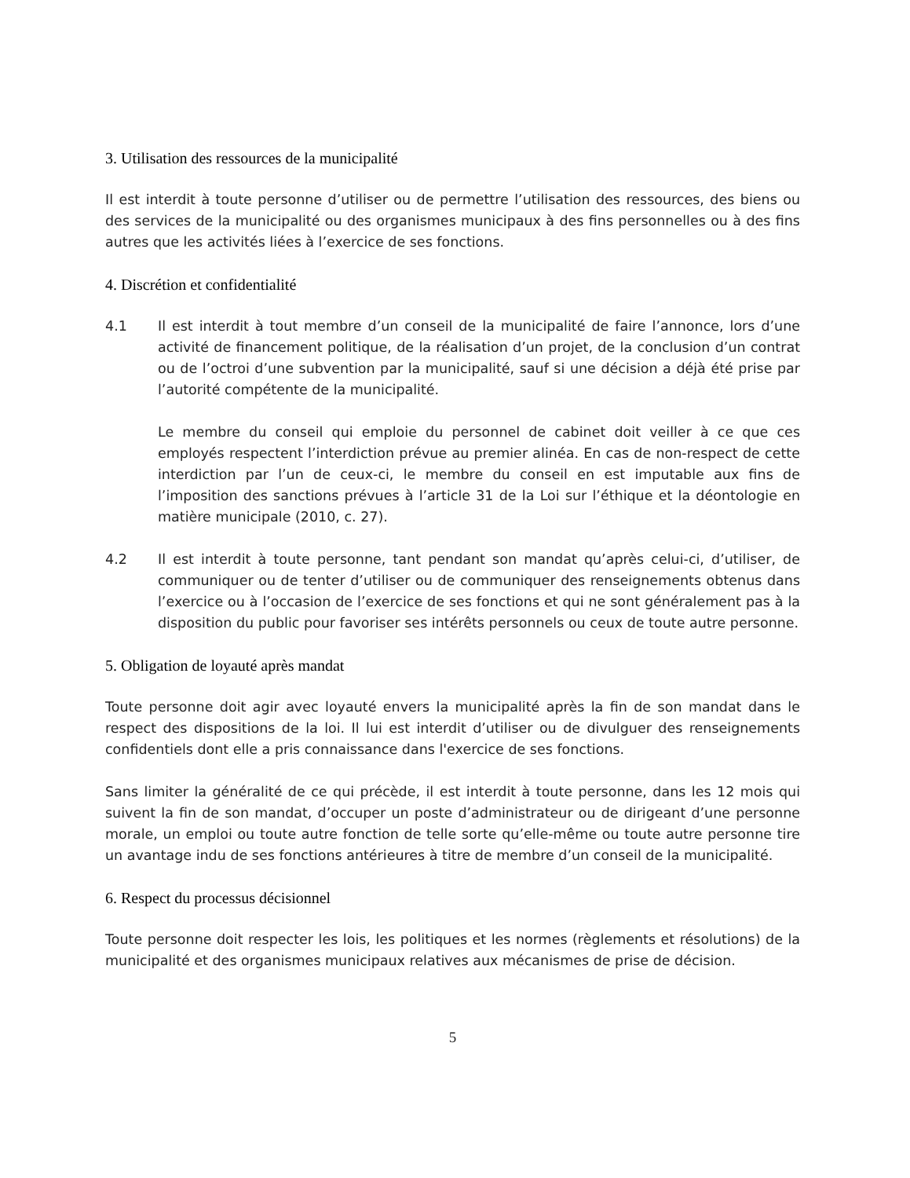3. Utilisation des ressources de la municipalité
Il est interdit à toute personne d’utiliser ou de permettre l’utilisation des ressources, des biens ou des services de la municipalité ou des organismes municipaux à des fins personnelles ou à des fins autres que les activités liées à l’exercice de ses fonctions.
4. Discrétion et confidentialité
4.1 Il est interdit à tout membre d’un conseil de la municipalité de faire l’annonce, lors d’une activité de financement politique, de la réalisation d’un projet, de la conclusion d’un contrat ou de l’octroi d’une subvention par la municipalité, sauf si une décision a déjà été prise par l’autorité compétente de la municipalité.
Le membre du conseil qui emploie du personnel de cabinet doit veiller à ce que ces employés respectent l’interdiction prévue au premier alinéa. En cas de non-respect de cette interdiction par l’un de ceux-ci, le membre du conseil en est imputable aux fins de l’imposition des sanctions prévues à l’article 31 de la Loi sur l’éthique et la déontologie en matière municipale (2010, c. 27).
4.2 Il est interdit à toute personne, tant pendant son mandat qu’après celui-ci, d’utiliser, de communiquer ou de tenter d’utiliser ou de communiquer des renseignements obtenus dans l’exercice ou à l’occasion de l’exercice de ses fonctions et qui ne sont généralement pas à la disposition du public pour favoriser ses intérêts personnels ou ceux de toute autre personne.
5. Obligation de loyauté après mandat
Toute personne doit agir avec loyauté envers la municipalité après la fin de son mandat dans le respect des dispositions de la loi. Il lui est interdit d’utiliser ou de divulguer des renseignements confidentiels dont elle a pris connaissance dans l'exercice de ses fonctions.
Sans limiter la généralité de ce qui précède, il est interdit à toute personne, dans les 12 mois qui suivent la fin de son mandat, d’occuper un poste d’administrateur ou de dirigeant d’une personne morale, un emploi ou toute autre fonction de telle sorte qu’elle-même ou toute autre personne tire un avantage indu de ses fonctions antérieures à titre de membre d’un conseil de la municipalité.
6. Respect du processus décisionnel
Toute personne doit respecter les lois, les politiques et les normes (règlements et résolutions) de la municipalité et des organismes municipaux relatives aux mécanismes de prise de décision.
5